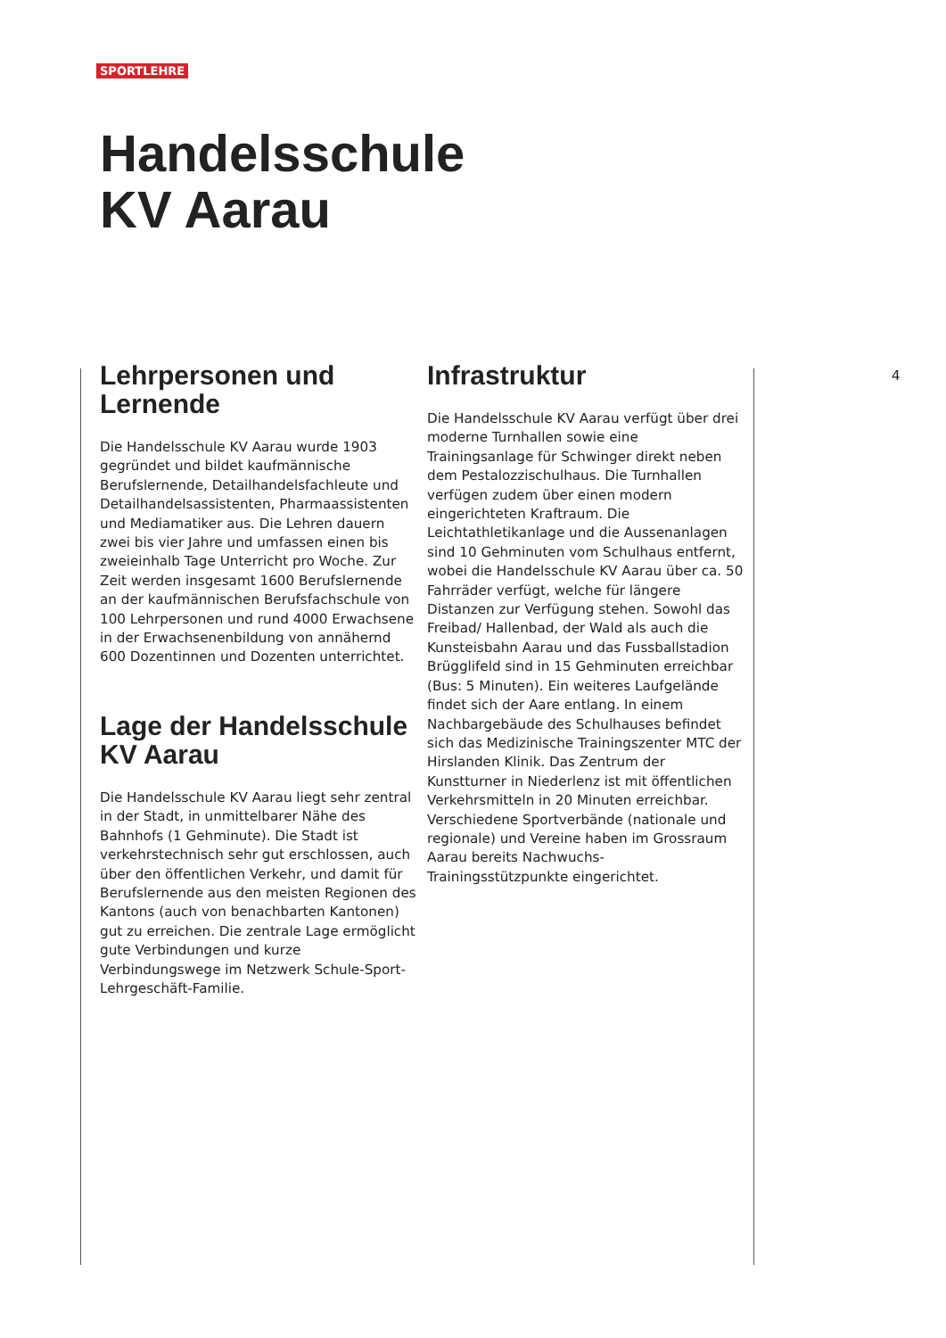SPORTLEHRE
Handelsschule
KV Aarau
4
Lehrpersonen und
Lernende
Die Handelsschule KV Aarau wurde 1903 gegründet und bildet kaufmännische Berufslernende, Detailhandelsfachleute und Detailhandelsassistenten, Pharmaassistenten und Mediamatiker aus. Die Lehren dauern zwei bis vier Jahre und umfassen einen bis zweieinhalb Tage Unterricht pro Woche. Zur Zeit werden insgesamt 1600 Berufslernende an der kaufmännischen Berufsfachschule von 100 Lehrpersonen und rund 4000 Erwachsene in der Erwachsenenbildung von annähernd 600 Dozentinnen und Dozenten unterrichtet.
Lage der Handelsschule
KV Aarau
Die Handelsschule KV Aarau liegt sehr zentral in der Stadt, in unmittelbarer Nähe des Bahnhofs (1 Gehminute). Die Stadt ist verkehrstechnisch sehr gut erschlossen, auch über den öffentlichen Verkehr, und damit für Berufslernende aus den meisten Regionen des Kantons (auch von benachbarten Kantonen) gut zu erreichen. Die zentrale Lage ermöglicht gute Verbindungen und kurze Verbindungswege im Netzwerk Schule-Sport-Lehrgeschäft-Familie.
Infrastruktur
Die Handelsschule KV Aarau verfügt über drei moderne Turnhallen sowie eine Trainingsanlage für Schwinger direkt neben dem Pestalozzischulhaus. Die Turnhallen verfügen zudem über einen modern eingerichteten Kraftraum. Die Leichtathletikanlage und die Aussenanlagen sind 10 Gehminuten vom Schulhaus entfernt, wobei die Handelsschule KV Aarau über ca. 50 Fahrräder verfügt, welche für längere Distanzen zur Verfügung stehen. Sowohl das Freibad/ Hallenbad, der Wald als auch die Kunsteisbahn Aarau und das Fussballstadion Brügglifeld sind in 15 Gehminuten erreichbar (Bus: 5 Minuten). Ein weiteres Laufgelände findet sich der Aare entlang. In einem Nachbargebäude des Schulhauses befindet sich das Medizinische Trainingszenter MTC der Hirslanden Klinik. Das Zentrum der Kunstturner in Niederlenz ist mit öffentlichen Verkehrsmitteln in 20 Minuten erreichbar. Verschiedene Sportverbände (nationale und regionale) und Vereine haben im Grossraum Aarau bereits Nachwuchs-Trainingsstützpunkte eingerichtet.